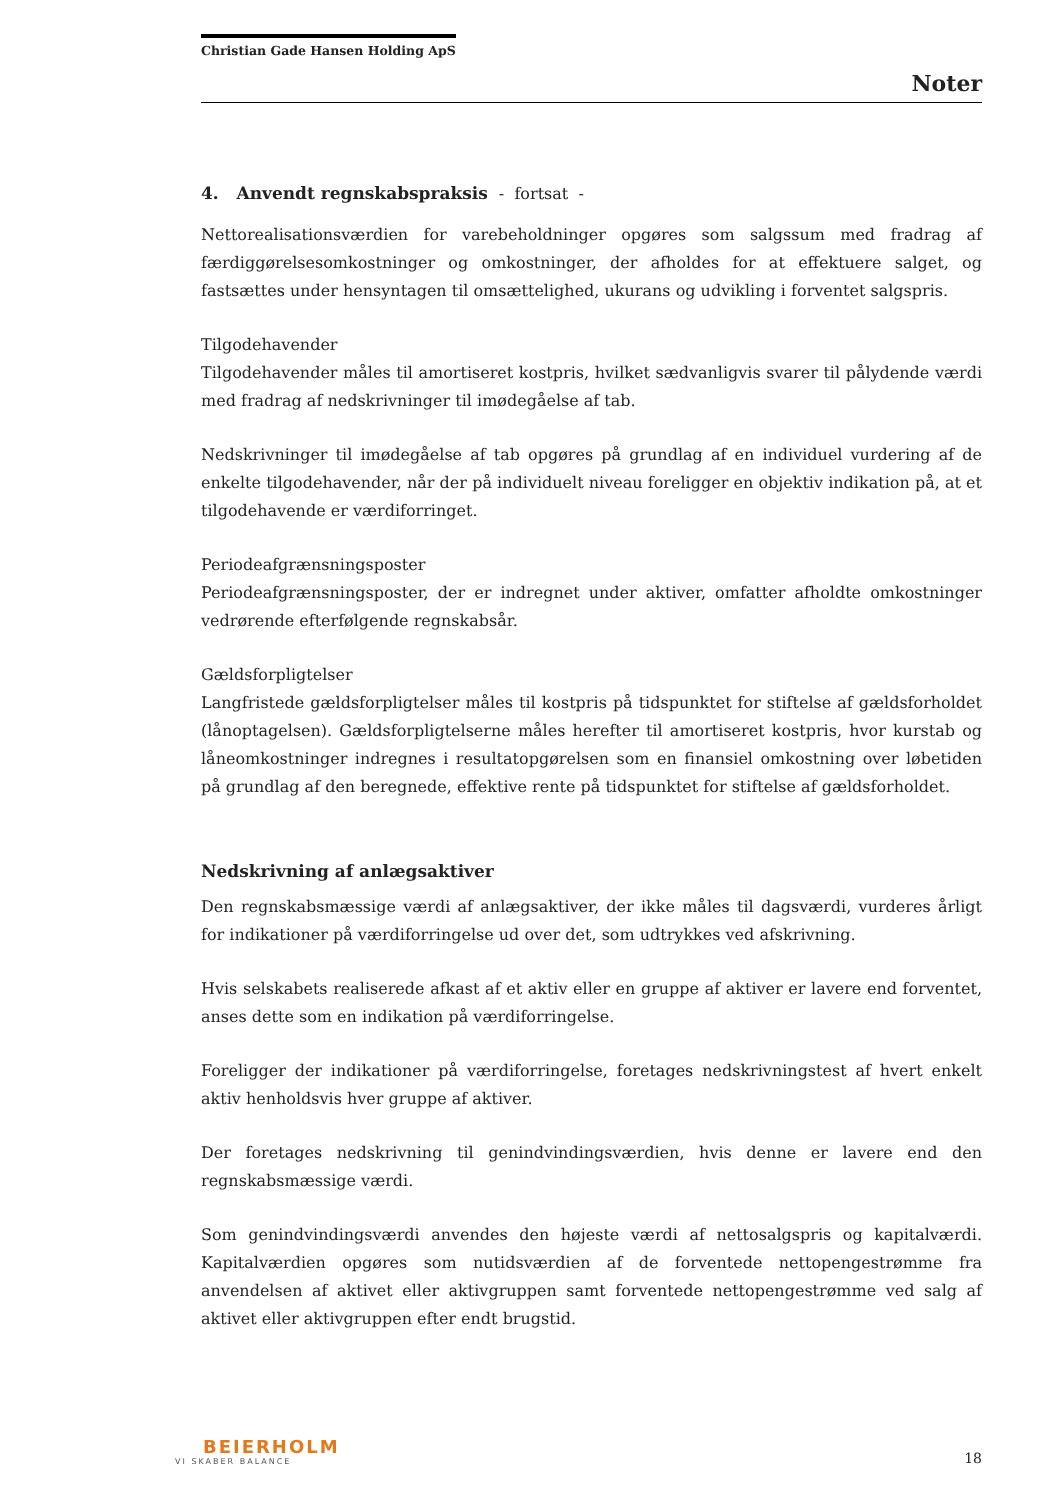Christian Gade Hansen Holding ApS
Noter
4. Anvendt regnskabspraksis - fortsat -
Nettorealisationsværdien for varebeholdninger opgøres som salgssum med fradrag af færdiggørelsesomkostninger og omkostninger, der afholdes for at effektuere salget, og fastsættes under hensyntagen til omsættelighed, ukurans og udvikling i forventet salgspris.
Tilgodehavender
Tilgodehavender måles til amortiseret kostpris, hvilket sædvanligvis svarer til pålydende værdi med fradrag af nedskrivninger til imødegåelse af tab.
Nedskrivninger til imødegåelse af tab opgøres på grundlag af en individuel vurdering af de enkelte tilgodehavender, når der på individuelt niveau foreligger en objektiv indikation på, at et tilgodehavende er værdiforringet.
Periodeafgrænsningsposter
Periodeafgrænsningsposter, der er indregnet under aktiver, omfatter afholdte omkostninger vedrørende efterfølgende regnskabsår.
Gældsforpligtelser
Langfristede gældsforpligtelser måles til kostpris på tidspunktet for stiftelse af gældsforholdet (lånoptagelsen). Gældsforpligtelserne måles herefter til amortiseret kostpris, hvor kurstab og låneomkostninger indregnes i resultatopgørelsen som en finansiel omkostning over løbetiden på grundlag af den beregnede, effektive rente på tidspunktet for stiftelse af gældsforholdet.
Nedskrivning af anlægsaktiver
Den regnskabsmæssige værdi af anlægsaktiver, der ikke måles til dagsværdi, vurderes årligt for indikationer på værdiforringelse ud over det, som udtrykkes ved afskrivning.
Hvis selskabets realiserede afkast af et aktiv eller en gruppe af aktiver er lavere end forventet, anses dette som en indikation på værdiforringelse.
Foreligger der indikationer på værdiforringelse, foretages nedskrivningstest af hvert enkelt aktiv henholdsvis hver gruppe af aktiver.
Der foretages nedskrivning til genindvindingsværdien, hvis denne er lavere end den regnskabsmæssige værdi.
Som genindvindingsværdi anvendes den højeste værdi af nettosalgspris og kapitalværdi. Kapitalværdien opgøres som nutidsværdien af de forventede nettopengestrømme fra anvendelsen af aktivet eller aktivgruppen samt forventede nettopengestrømme ved salg af aktivet eller aktivgruppen efter endt brugstid.
BEIERHOLM
VI SKABER BALANCE
18